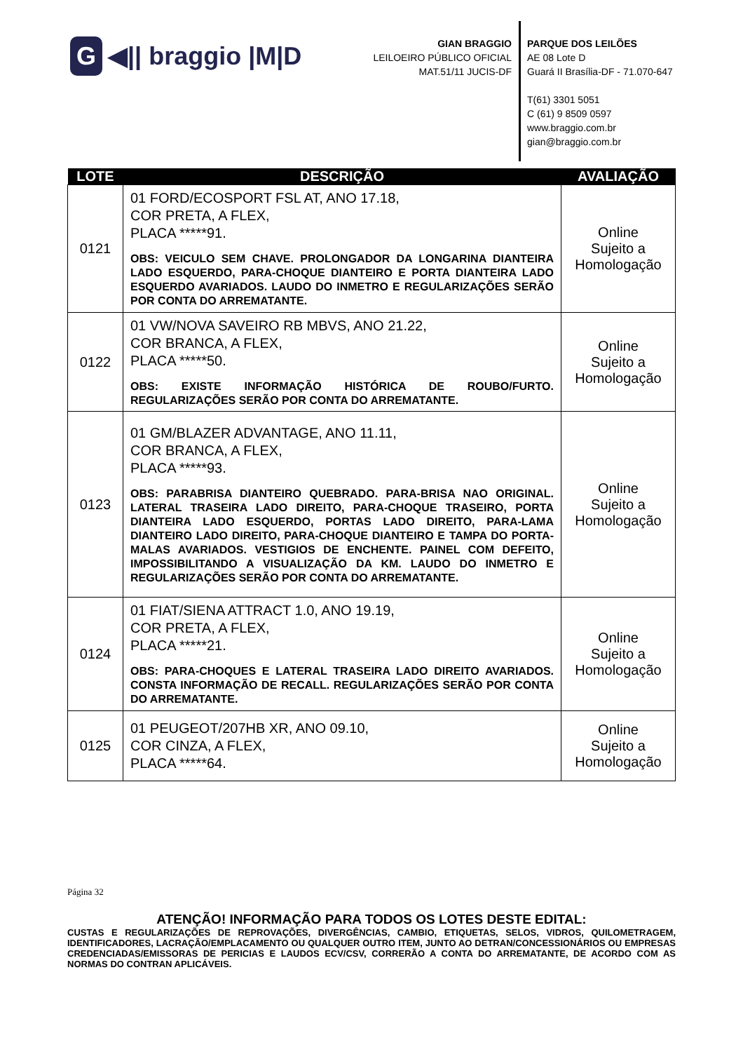G ◀|| braggio |M|D
GIAN BRAGGIO
LEILOEIRO PÚBLICO OFICIAL
MAT.51/11 JUCIS-DF
PARQUE DOS LEILÕES
AE 08 Lote D
Guará II Brasília-DF - 71.070-647
T(61) 3301 5051
C (61) 9 8509 0597
www.braggio.com.br
gian@braggio.com.br
| LOTE | DESCRIÇÃO | AVALIAÇÃO |
| --- | --- | --- |
| 0121 | 01 FORD/ECOSPORT FSL AT, ANO 17.18, COR PRETA, A FLEX, PLACA *****91. OBS: VEICULO SEM CHAVE. PROLONGADOR DA LONGARINA DIANTEIRA LADO ESQUERDO, PARA-CHOQUE DIANTEIRO E PORTA DIANTEIRA LADO ESQUERDO AVARIADOS. LAUDO DO INMETRO E REGULARIZAÇÕES SERÃO POR CONTA DO ARREMATANTE. | Online Sujeito a Homologação |
| 0122 | 01 VW/NOVA SAVEIRO RB MBVS, ANO 21.22, COR BRANCA, A FLEX, PLACA *****50. OBS: EXISTE INFORMAÇÃO HISTÓRICA DE ROUBO/FURTO. REGULARIZAÇÕES SERÃO POR CONTA DO ARREMATANTE. | Online Sujeito a Homologação |
| 0123 | 01 GM/BLAZER ADVANTAGE, ANO 11.11, COR BRANCA, A FLEX, PLACA *****93. OBS: PARABRISA DIANTEIRO QUEBRADO. PARA-BRISA NAO ORIGINAL. LATERAL TRASEIRA LADO DIREITO, PARA-CHOQUE TRASEIRO, PORTA DIANTEIRA LADO ESQUERDO, PORTAS LADO DIREITO, PARA-LAMA DIANTEIRO LADO DIREITO, PARA-CHOQUE DIANTEIRO E TAMPA DO PORTA-MALAS AVARIADOS. VESTIGIOS DE ENCHENTE. PAINEL COM DEFEITO, IMPOSSIBILITANDO A VISUALIZAÇÃO DA KM. LAUDO DO INMETRO E REGULARIZAÇÕES SERÃO POR CONTA DO ARREMATANTE. | Online Sujeito a Homologação |
| 0124 | 01 FIAT/SIENA ATTRACT 1.0, ANO 19.19, COR PRETA, A FLEX, PLACA *****21. OBS: PARA-CHOQUES E LATERAL TRASEIRA LADO DIREITO AVARIADOS. CONSTA INFORMAÇÃO DE RECALL. REGULARIZAÇÕES SERÃO POR CONTA DO ARREMATANTE. | Online Sujeito a Homologação |
| 0125 | 01 PEUGEOT/207HB XR, ANO 09.10, COR CINZA, A FLEX, PLACA *****64. | Online Sujeito a Homologação |
Página 32
ATENÇÃO! INFORMAÇÃO PARA TODOS OS LOTES DESTE EDITAL:
CUSTAS E REGULARIZAÇÕES DE REPROVAÇÕES, DIVERGÊNCIAS, CAMBIO, ETIQUETAS, SELOS, VIDROS, QUILOMETRAGEM, IDENTIFICADORES, LACRAÇÃO/EMPLACAMENTO OU QUALQUER OUTRO ITEM, JUNTO AO DETRAN/CONCESSIONÁRIOS OU EMPRESAS CREDENCIADAS/EMISSORAS DE PERICIAS E LAUDOS ECV/CSV, CORRERÃO A CONTA DO ARREMATANTE, DE ACORDO COM AS NORMAS DO CONTRAN APLICÁVEIS.